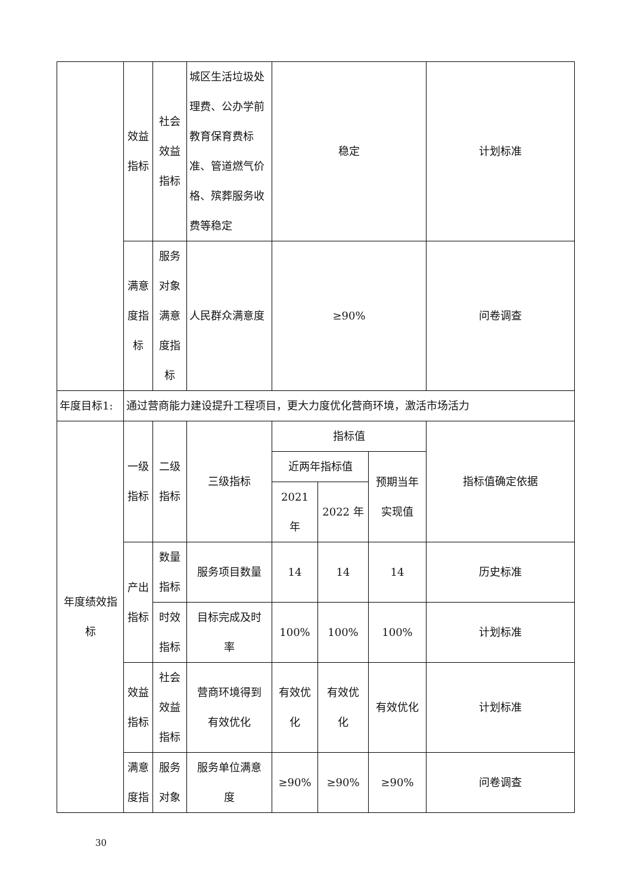| | 效益 指标 | 社会 效益 指标 | 城区生活垃圾处理费、公办学前教育保育费标准、管道燃气价格、殡葬服务收费等稳定 | 稳定 | | | 计划标准 |
| | 满意 度指 标 | 服务 对象 满意 度指 标 | 人民群众满意度 | ≥90% | | | 问卷调查 |
| 年度目标1: | 通过营商能力建设提升工程项目，更大力度优化营商环境，激活市场活力 | | | | | | |
| 年度绩效指 标 | 一级 指标 | 二级 指标 | 三级指标 | 指标值 | | | 指标值确定依据 |
| | | | | 近两年指标值 | | 预期当年 实现值 | |
| | | | | 2021 年 | 2022 年 | | |
| | 产出 指标 | 数量 指标 | 服务项目数量 | 14 | 14 | 14 | 历史标准 |
| | | 时效 指标 | 目标完成及时 率 | 100% | 100% | 100% | 计划标准 |
| | 效益 指标 | 社会 效益 指标 | 营商环境得到 有效优化 | 有效优 化 | 有效优 化 | 有效优化 | 计划标准 |
| | 满意 度指 | 服务 对象 | 服务单位满意 度 | ≥90% | ≥90% | ≥90% | 问卷调查 |
30